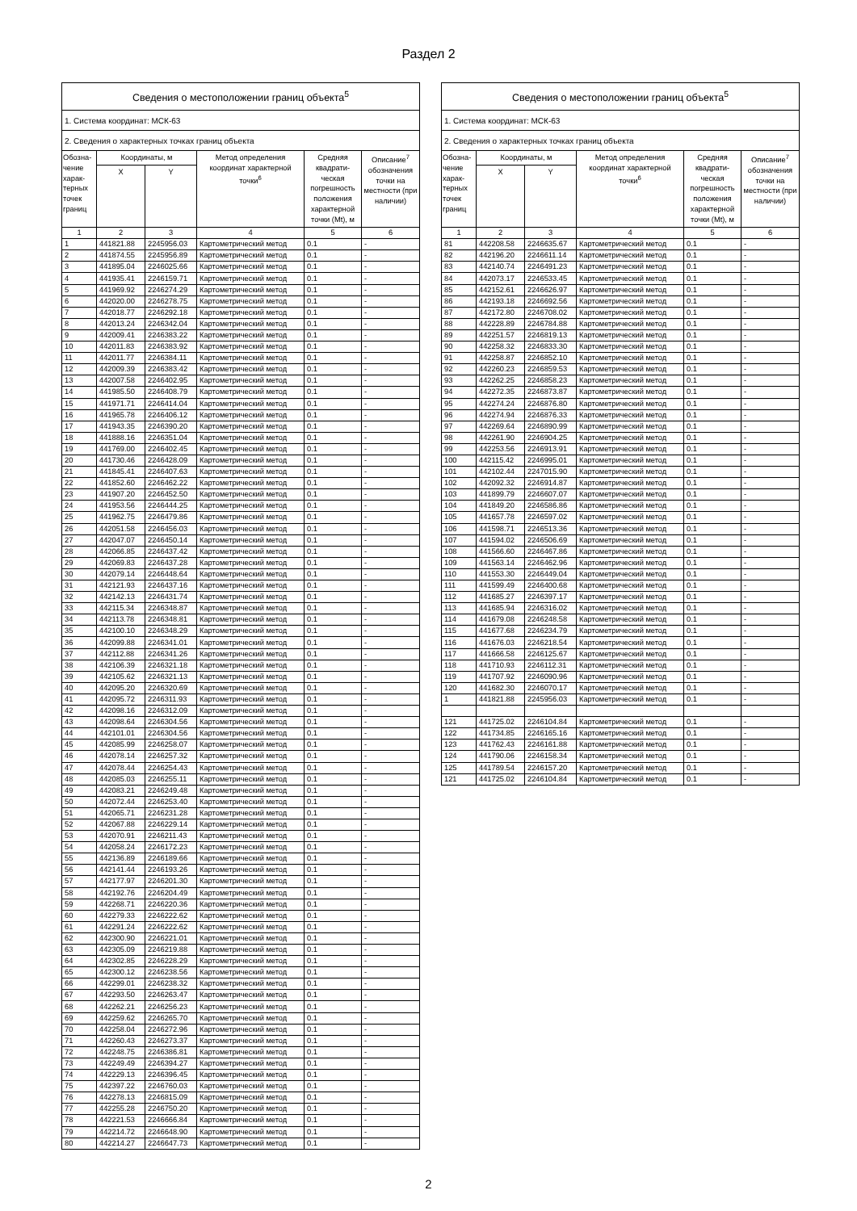Раздел 2
| Сведения о местоположении границ объекта<sup>5</sup> | | | | | |
| --- | --- | --- | --- | --- | --- |
| 1. Система координат: МСК-63 | | | | | |
| 2. Сведения о характерных точках границ объекта | | | | | |
| Обозна-чение харак-терных точек границ | Координаты, м | | Метод определения координат характерной точки<sup>6</sup> | Средняя квадрати-ческая погрешность положения характерной точки (Mt), м | Описание<sup>7</sup> обозначения точки на местности (при наличии) |
| | X | Y | | | |
| 1 | 2 | 3 | 4 | 5 | 6 |
| 1 | 441821.88 | 2245956.03 | Картометрический метод | 0.1 | - |
| 2 | 441874.55 | 2245956.89 | Картометрический метод | 0.1 | - |
| 3 | 441895.04 | 2246025.66 | Картометрический метод | 0.1 | - |
| 4 | 441935.41 | 2246159.71 | Картометрический метод | 0.1 | - |
| 5 | 441969.92 | 2246274.29 | Картометрический метод | 0.1 | - |
| 6 | 442020.00 | 2246278.75 | Картометрический метод | 0.1 | - |
| 7 | 442018.77 | 2246292.18 | Картометрический метод | 0.1 | - |
| 8 | 442013.24 | 2246342.04 | Картометрический метод | 0.1 | - |
| 9 | 442009.41 | 2246383.22 | Картометрический метод | 0.1 | - |
| 10 | 442011.83 | 2246383.92 | Картометрический метод | 0.1 | - |
| 11 | 442011.77 | 2246384.11 | Картометрический метод | 0.1 | - |
| 12 | 442009.39 | 2246383.42 | Картометрический метод | 0.1 | - |
| 13 | 442007.58 | 2246402.95 | Картометрический метод | 0.1 | - |
| 14 | 441985.50 | 2246408.79 | Картометрический метод | 0.1 | - |
| 15 | 441971.71 | 2246414.04 | Картометрический метод | 0.1 | - |
| 16 | 441965.78 | 2246406.12 | Картометрический метод | 0.1 | - |
| 17 | 441943.35 | 2246390.20 | Картометрический метод | 0.1 | - |
| 18 | 441888.16 | 2246351.04 | Картометрический метод | 0.1 | - |
| 19 | 441769.00 | 2246402.45 | Картометрический метод | 0.1 | - |
| 20 | 441730.46 | 2246428.09 | Картометрический метод | 0.1 | - |
| 21 | 441845.41 | 2246407.63 | Картометрический метод | 0.1 | - |
| 22 | 441852.60 | 2246462.22 | Картометрический метод | 0.1 | - |
| 23 | 441907.20 | 2246452.50 | Картометрический метод | 0.1 | - |
| 24 | 441953.56 | 2246444.25 | Картометрический метод | 0.1 | - |
| 25 | 441962.75 | 2246479.86 | Картометрический метод | 0.1 | - |
| 26 | 442051.58 | 2246456.03 | Картометрический метод | 0.1 | - |
| 27 | 442047.07 | 2246450.14 | Картометрический метод | 0.1 | - |
| 28 | 442066.85 | 2246437.42 | Картометрический метод | 0.1 | - |
| 29 | 442069.83 | 2246437.28 | Картометрический метод | 0.1 | - |
| 30 | 442079.14 | 2246448.64 | Картометрический метод | 0.1 | - |
| 31 | 442121.93 | 2246437.16 | Картометрический метод | 0.1 | - |
| 32 | 442142.13 | 2246431.74 | Картометрический метод | 0.1 | - |
| 33 | 442115.34 | 2246348.87 | Картометрический метод | 0.1 | - |
| 34 | 442113.78 | 2246348.81 | Картометрический метод | 0.1 | - |
| 35 | 442100.10 | 2246348.29 | Картометрический метод | 0.1 | - |
| 36 | 442099.88 | 2246341.01 | Картометрический метод | 0.1 | - |
| 37 | 442112.88 | 2246341.26 | Картометрический метод | 0.1 | - |
| 38 | 442106.39 | 2246321.18 | Картометрический метод | 0.1 | - |
| 39 | 442105.62 | 2246321.13 | Картометрический метод | 0.1 | - |
| 40 | 442095.20 | 2246320.69 | Картометрический метод | 0.1 | - |
| 41 | 442095.72 | 2246311.93 | Картометрический метод | 0.1 | - |
| 42 | 442098.16 | 2246312.09 | Картометрический метод | 0.1 | - |
| 43 | 442098.64 | 2246304.56 | Картометрический метод | 0.1 | - |
| 44 | 442101.01 | 2246304.56 | Картометрический метод | 0.1 | - |
| 45 | 442085.99 | 2246258.07 | Картометрический метод | 0.1 | - |
| 46 | 442078.14 | 2246257.32 | Картометрический метод | 0.1 | - |
| 47 | 442078.44 | 2246254.43 | Картометрический метод | 0.1 | - |
| 48 | 442085.03 | 2246255.11 | Картометрический метод | 0.1 | - |
| 49 | 442083.21 | 2246249.48 | Картометрический метод | 0.1 | - |
| 50 | 442072.44 | 2246253.40 | Картометрический метод | 0.1 | - |
| 51 | 442065.71 | 2246231.28 | Картометрический метод | 0.1 | - |
| 52 | 442067.88 | 2246229.14 | Картометрический метод | 0.1 | - |
| 53 | 442070.91 | 2246211.43 | Картометрический метод | 0.1 | - |
| 54 | 442058.24 | 2246172.23 | Картометрический метод | 0.1 | - |
| 55 | 442136.89 | 2246189.66 | Картометрический метод | 0.1 | - |
| 56 | 442141.44 | 2246193.26 | Картометрический метод | 0.1 | - |
| 57 | 442177.97 | 2246201.30 | Картометрический метод | 0.1 | - |
| 58 | 442192.76 | 2246204.49 | Картометрический метод | 0.1 | - |
| 59 | 442268.71 | 2246220.36 | Картометрический метод | 0.1 | - |
| 60 | 442279.33 | 2246222.62 | Картометрический метод | 0.1 | - |
| 61 | 442291.24 | 2246222.62 | Картометрический метод | 0.1 | - |
| 62 | 442300.90 | 2246221.01 | Картометрический метод | 0.1 | - |
| 63 | 442305.09 | 2246219.88 | Картометрический метод | 0.1 | - |
| 64 | 442302.85 | 2246228.29 | Картометрический метод | 0.1 | - |
| 65 | 442300.12 | 2246238.56 | Картометрический метод | 0.1 | - |
| 66 | 442299.01 | 2246238.32 | Картометрический метод | 0.1 | - |
| 67 | 442293.50 | 2246263.47 | Картометрический метод | 0.1 | - |
| 68 | 442262.21 | 2246256.23 | Картометрический метод | 0.1 | - |
| 69 | 442259.62 | 2246265.70 | Картометрический метод | 0.1 | - |
| 70 | 442258.04 | 2246272.96 | Картометрический метод | 0.1 | - |
| 71 | 442260.43 | 2246273.37 | Картометрический метод | 0.1 | - |
| 72 | 442248.75 | 2246386.81 | Картометрический метод | 0.1 | - |
| 73 | 442249.49 | 2246394.27 | Картометрический метод | 0.1 | - |
| 74 | 442229.13 | 2246396.45 | Картометрический метод | 0.1 | - |
| 75 | 442397.22 | 2246760.03 | Картометрический метод | 0.1 | - |
| 76 | 442278.13 | 2246815.09 | Картометрический метод | 0.1 | - |
| 77 | 442255.28 | 2246750.20 | Картометрический метод | 0.1 | - |
| 78 | 442221.53 | 2246666.84 | Картометрический метод | 0.1 | - |
| 79 | 442214.72 | 2246648.90 | Картометрический метод | 0.1 | - |
| 80 | 442214.27 | 2246647.73 | Картометрический метод | 0.1 | - |
| Сведения о местоположении границ объекта<sup>5</sup> | | | | | |
| --- | --- | --- | --- | --- | --- |
| 1. Система координат: МСК-63 | | | | | |
| 2. Сведения о характерных точках границ объекта | | | | | |
| Обозна-чение харак-терных точек границ | Координаты, м | | Метод определения координат характерной точки<sup>6</sup> | Средняя квадрати-ческая погрешность положения характерной точки (Mt), м | Описание<sup>7</sup> обозначения точки на местности (при наличии) |
| | X | Y | | | |
| 1 | 2 | 3 | 4 | 5 | 6 |
| 81 | 442208.58 | 2246635.67 | Картометрический метод | 0.1 | - |
| 82 | 442196.20 | 2246611.14 | Картометрический метод | 0.1 | - |
| 83 | 442140.74 | 2246491.23 | Картометрический метод | 0.1 | - |
| 84 | 442073.17 | 2246533.45 | Картометрический метод | 0.1 | - |
| 85 | 442152.61 | 2246626.97 | Картометрический метод | 0.1 | - |
| 86 | 442193.18 | 2246692.56 | Картометрический метод | 0.1 | - |
| 87 | 442172.80 | 2246708.02 | Картометрический метод | 0.1 | - |
| 88 | 442228.89 | 2246784.88 | Картометрический метод | 0.1 | - |
| 89 | 442251.57 | 2246819.13 | Картометрический метод | 0.1 | - |
| 90 | 442258.32 | 2246833.30 | Картометрический метод | 0.1 | - |
| 91 | 442258.87 | 2246852.10 | Картометрический метод | 0.1 | - |
| 92 | 442260.23 | 2246859.53 | Картометрический метод | 0.1 | - |
| 93 | 442262.25 | 2246858.23 | Картометрический метод | 0.1 | - |
| 94 | 442272.35 | 2246873.87 | Картометрический метод | 0.1 | - |
| 95 | 442274.24 | 2246876.80 | Картометрический метод | 0.1 | - |
| 96 | 442274.94 | 2246876.33 | Картометрический метод | 0.1 | - |
| 97 | 442269.64 | 2246890.99 | Картометрический метод | 0.1 | - |
| 98 | 442261.90 | 2246904.25 | Картометрический метод | 0.1 | - |
| 99 | 442253.56 | 2246913.91 | Картометрический метод | 0.1 | - |
| 100 | 442115.42 | 2246995.01 | Картометрический метод | 0.1 | - |
| 101 | 442102.44 | 2247015.90 | Картометрический метод | 0.1 | - |
| 102 | 442092.32 | 2246914.87 | Картометрический метод | 0.1 | - |
| 103 | 441899.79 | 2246607.07 | Картометрический метод | 0.1 | - |
| 104 | 441849.20 | 2246586.86 | Картометрический метод | 0.1 | - |
| 105 | 441657.78 | 2246597.02 | Картометрический метод | 0.1 | - |
| 106 | 441598.71 | 2246513.36 | Картометрический метод | 0.1 | - |
| 107 | 441594.02 | 2246506.69 | Картометрический метод | 0.1 | - |
| 108 | 441566.60 | 2246467.86 | Картометрический метод | 0.1 | - |
| 109 | 441563.14 | 2246462.96 | Картометрический метод | 0.1 | - |
| 110 | 441553.30 | 2246449.04 | Картометрический метод | 0.1 | - |
| 111 | 441599.49 | 2246400.68 | Картометрический метод | 0.1 | - |
| 112 | 441685.27 | 2246397.17 | Картометрический метод | 0.1 | - |
| 113 | 441685.94 | 2246316.02 | Картометрический метод | 0.1 | - |
| 114 | 441679.08 | 2246248.58 | Картометрический метод | 0.1 | - |
| 115 | 441677.68 | 2246234.79 | Картометрический метод | 0.1 | - |
| 116 | 441676.03 | 2246218.54 | Картометрический метод | 0.1 | - |
| 117 | 441666.58 | 2246125.67 | Картометрический метод | 0.1 | - |
| 118 | 441710.93 | 2246112.31 | Картометрический метод | 0.1 | - |
| 119 | 441707.92 | 2246090.96 | Картометрический метод | 0.1 | - |
| 120 | 441682.30 | 2246070.17 | Картометрический метод | 0.1 | - |
| 1 | 441821.88 | 2245956.03 | Картометрический метод | 0.1 | - |
| 121 | 441725.02 | 2246104.84 | Картометрический метод | 0.1 | - |
| 122 | 441734.85 | 2246165.16 | Картометрический метод | 0.1 | - |
| 123 | 441762.43 | 2246161.88 | Картометрический метод | 0.1 | - |
| 124 | 441790.06 | 2246158.34 | Картометрический метод | 0.1 | - |
| 125 | 441789.54 | 2246157.20 | Картометрический метод | 0.1 | - |
| 121 | 441725.02 | 2246104.84 | Картометрический метод | 0.1 | - |
2